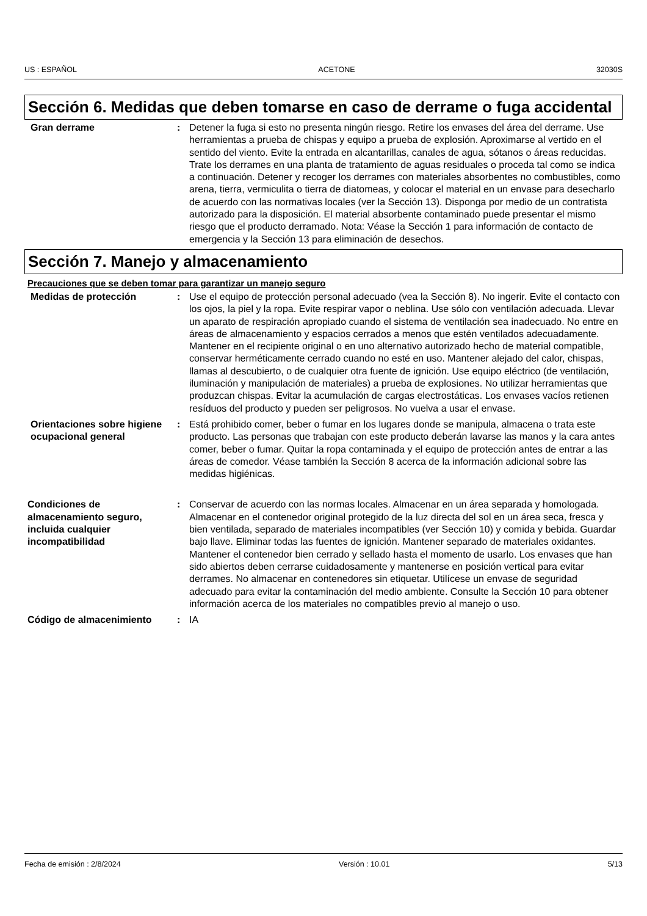US : ESPAÑOL ACETONE 32030S
Sección 6. Medidas que deben tomarse en caso de derrame o fuga accidental
Gran derrame : Detener la fuga si esto no presenta ningún riesgo. Retire los envases del área del derrame. Use herramientas a prueba de chispas y equipo a prueba de explosión. Aproximarse al vertido en el sentido del viento. Evite la entrada en alcantarillas, canales de agua, sótanos o áreas reducidas. Trate los derrames en una planta de tratamiento de aguas residuales o proceda tal como se indica a continuación. Detener y recoger los derrames con materiales absorbentes no combustibles, como arena, tierra, vermiculita o tierra de diatomeas, y colocar el material en un envase para desecharlo de acuerdo con las normativas locales (ver la Sección 13). Disponga por medio de un contratista autorizado para la disposición. El material absorbente contaminado puede presentar el mismo riesgo que el producto derramado. Nota: Véase la Sección 1 para información de contacto de emergencia y la Sección 13 para eliminación de desechos.
Sección 7. Manejo y almacenamiento
Precauciones que se deben tomar para garantizar un manejo seguro
Medidas de protección : Use el equipo de protección personal adecuado (vea la Sección 8). No ingerir. Evite el contacto con los ojos, la piel y la ropa. Evite respirar vapor o neblina. Use sólo con ventilación adecuada. Llevar un aparato de respiración apropiado cuando el sistema de ventilación sea inadecuado. No entre en áreas de almacenamiento y espacios cerrados a menos que estén ventilados adecuadamente. Mantener en el recipiente original o en uno alternativo autorizado hecho de material compatible, conservar herméticamente cerrado cuando no esté en uso. Mantener alejado del calor, chispas, llamas al descubierto, o de cualquier otra fuente de ignición. Use equipo eléctrico (de ventilación, iluminación y manipulación de materiales) a prueba de explosiones. No utilizar herramientas que produzcan chispas. Evitar la acumulación de cargas electrostáticas. Los envases vacíos retienen resíduos del producto y pueden ser peligrosos. No vuelva a usar el envase.
Orientaciones sobre higiene ocupacional general
: Está prohibido comer, beber o fumar en los lugares donde se manipula, almacena o trata este producto. Las personas que trabajan con este producto deberán lavarse las manos y la cara antes comer, beber o fumar. Quitar la ropa contaminada y el equipo de protección antes de entrar a las áreas de comedor. Véase también la Sección 8 acerca de la información adicional sobre las medidas higiénicas.
Condiciones de almacenamiento seguro, incluida cualquier incompatibilidad
: Conservar de acuerdo con las normas locales. Almacenar en un área separada y homologada. Almacenar en el contenedor original protegido de la luz directa del sol en un área seca, fresca y bien ventilada, separado de materiales incompatibles (ver Sección 10) y comida y bebida. Guardar bajo llave. Eliminar todas las fuentes de ignición. Mantener separado de materiales oxidantes. Mantener el contenedor bien cerrado y sellado hasta el momento de usarlo. Los envases que han sido abiertos deben cerrarse cuidadosamente y mantenerse en posición vertical para evitar derrames. No almacenar en contenedores sin etiquetar. Utilícese un envase de seguridad adecuado para evitar la contaminación del medio ambiente. Consulte la Sección 10 para obtener información acerca de los materiales no compatibles previo al manejo o uso.
Código de almacenimiento : IA
Fecha de emisión : 2/8/2024 Versión : 10.01 5/13